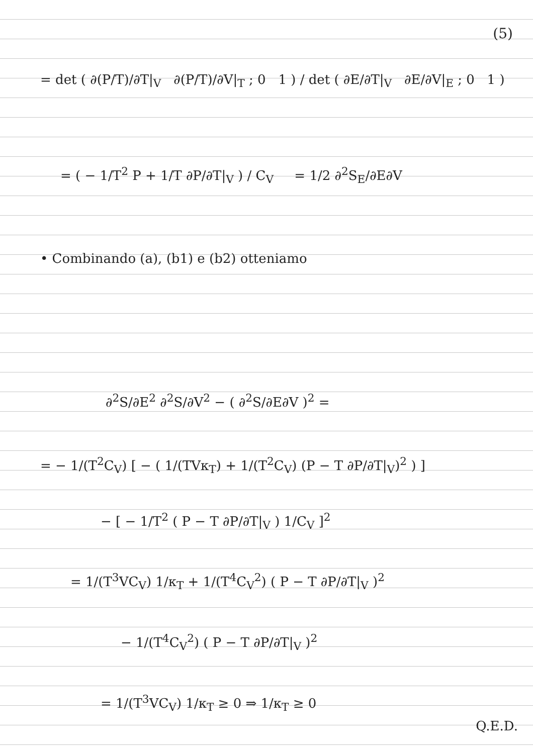(5)
= det ( ∂(P/T)/∂T|<sub>V</sub> ∂(P/T)/∂V|<sub>T</sub> ; 0 1 ) / det ( ∂E/∂T|<sub>V</sub> ∂E/∂V|<sub>E</sub> ; 0 1 )
= ( − 1/T<sup>2</sup> P + 1/T ∂P/∂T|<sub>V</sub> ) / C<sub>V</sub> = 1/2 ∂<sup>2</sup>S<sub>E</sub>/∂E∂V
• Combinando (a), (b1) e (b2) otteniamo
∂<sup>2</sup>S/∂E<sup>2</sup> ∂<sup>2</sup>S/∂V<sup>2</sup> − ( ∂<sup>2</sup>S/∂E∂V )<sup>2</sup> =
= − 1/(T<sup>2</sup>C<sub>V</sub>) [ − ( 1/(TVκ<sub>T</sub>) + 1/(T<sup>2</sup>C<sub>V</sub>) (P − T ∂P/∂T|<sub>V</sub>)<sup>2</sup> ) ]
− [ − 1/T<sup>2</sup> ( P − T ∂P/∂T|<sub>V</sub> ) 1/C<sub>V</sub> ]<sup>2</sup>
= 1/(T<sup>3</sup>VC<sub>V</sub>) 1/κ<sub>T</sub> + 1/(T<sup>4</sup>C<sub>V</sub><sup>2</sup>) ( P − T ∂P/∂T|<sub>V</sub> )<sup>2</sup>
− 1/(T<sup>4</sup>C<sub>V</sub><sup>2</sup>) ( P − T ∂P/∂T|<sub>V</sub> )<sup>2</sup>
= 1/(T<sup>3</sup>VC<sub>V</sub>) 1/κ<sub>T</sub> ≥ 0 ⇒ 1/κ<sub>T</sub> ≥ 0
Q.E.D.